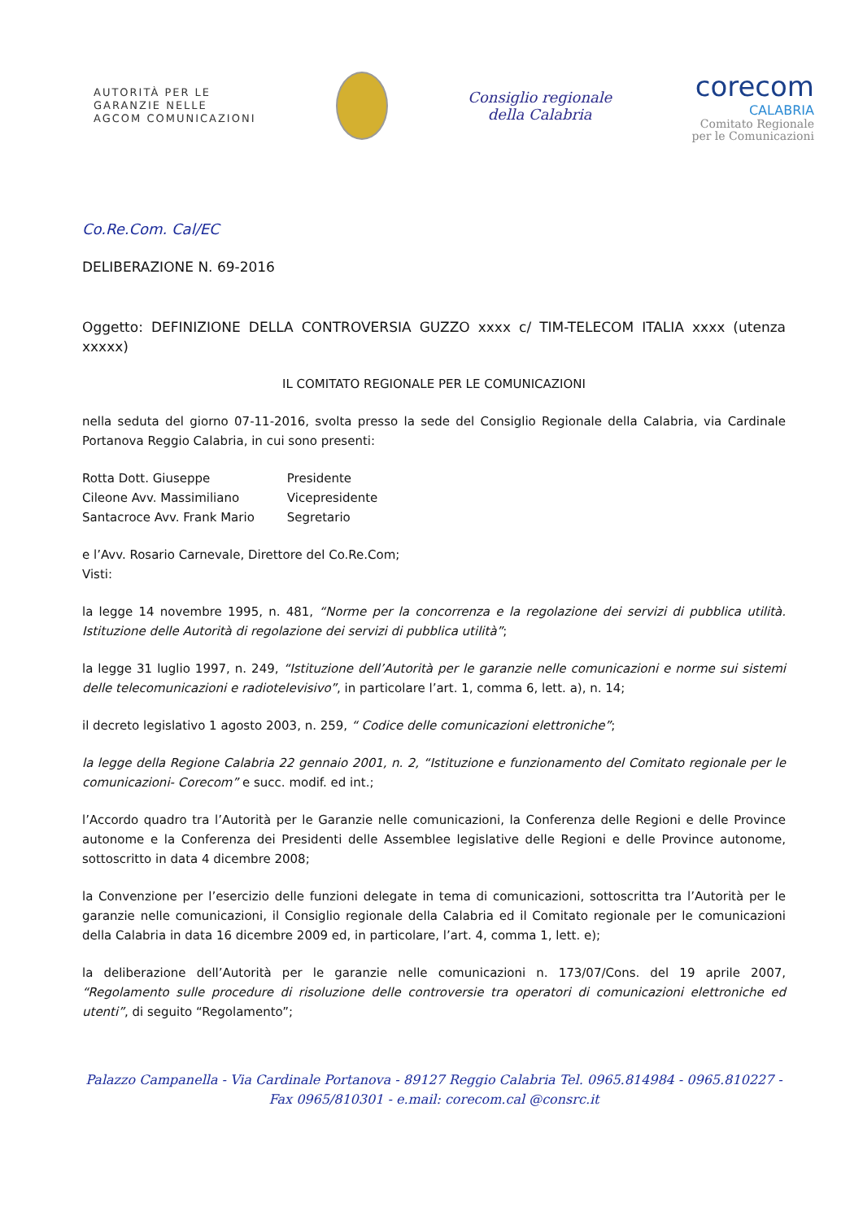AUTORITÀ PER LE
GARANZIE NELLE
AGCOM COMUNICAZIONI
Consiglio regionale
della Calabria
corecom
CALABRIA
Comitato Regionale
per le Comunicazioni
Co.Re.Com. Cal/EC
DELIBERAZIONE N. 69-2016
Oggetto: DEFINIZIONE DELLA CONTROVERSIA GUZZO xxxx c/ TIM-TELECOM ITALIA xxxx (utenza xxxxx)
IL COMITATO REGIONALE PER LE COMUNICAZIONI
nella seduta del giorno 07-11-2016, svolta presso la sede del Consiglio Regionale della Calabria, via Cardinale Portanova Reggio Calabria, in cui sono presenti:
| Rotta Dott. Giuseppe | Presidente |
| Cileone Avv. Massimiliano | Vicepresidente |
| Santacroce Avv. Frank Mario | Segretario |
e l’Avv. Rosario Carnevale, Direttore del Co.Re.Com;
Visti:
la legge 14 novembre 1995, n. 481, “Norme per la concorrenza e la regolazione dei servizi di pubblica utilità. Istituzione delle Autorità di regolazione dei servizi di pubblica utilità”;
la legge 31 luglio 1997, n. 249, “Istituzione dell’Autorità per le garanzie nelle comunicazioni e norme sui sistemi delle telecomunicazioni e radiotelevisivo”, in particolare l’art. 1, comma 6, lett. a), n. 14;
il decreto legislativo 1 agosto 2003, n. 259, “ Codice delle comunicazioni elettroniche”;
la legge della Regione Calabria 22 gennaio 2001, n. 2, “Istituzione e funzionamento del Comitato regionale per le comunicazioni- Corecom” e succ. modif. ed int.;
l’Accordo quadro tra l’Autorità per le Garanzie nelle comunicazioni, la Conferenza delle Regioni e delle Province autonome e la Conferenza dei Presidenti delle Assemblee legislative delle Regioni e delle Province autonome, sottoscritto in data 4 dicembre 2008;
la Convenzione per l’esercizio delle funzioni delegate in tema di comunicazioni, sottoscritta tra l’Autorità per le garanzie nelle comunicazioni, il Consiglio regionale della Calabria ed il Comitato regionale per le comunicazioni della Calabria in data 16 dicembre 2009 ed, in particolare, l’art. 4, comma 1, lett. e);
la deliberazione dell’Autorità per le garanzie nelle comunicazioni n. 173/07/Cons. del 19 aprile 2007, “Regolamento sulle procedure di risoluzione delle controversie tra operatori di comunicazioni elettroniche ed utenti”, di seguito “Regolamento”;
Palazzo Campanella - Via Cardinale Portanova - 89127 Reggio Calabria Tel. 0965.814984 - 0965.810227 -
Fax 0965/810301 - e.mail: corecom.cal @consrc.it